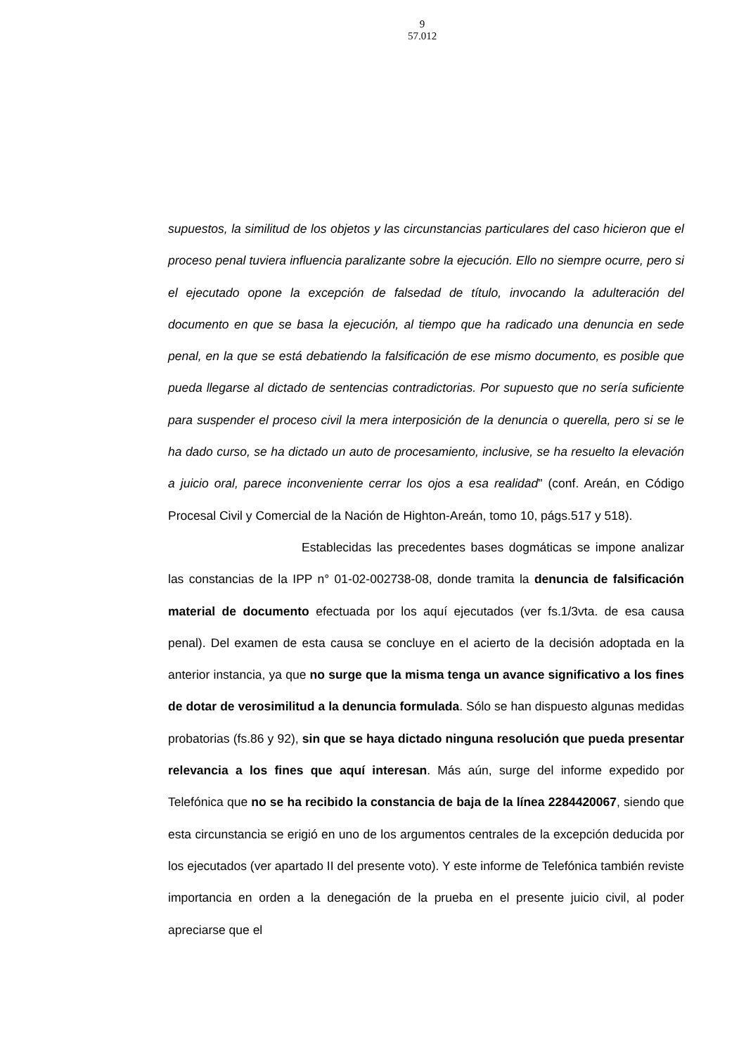9
57.012
supuestos, la similitud de los objetos y las circunstancias particulares del caso hicieron que el proceso penal tuviera influencia paralizante sobre la ejecución. Ello no siempre ocurre, pero si el ejecutado opone la excepción de falsedad de título, invocando la adulteración del documento en que se basa la ejecución, al tiempo que ha radicado una denuncia en sede penal, en la que se está debatiendo la falsificación de ese mismo documento, es posible que pueda llegarse al dictado de sentencias contradictorias. Por supuesto que no sería suficiente para suspender el proceso civil la mera interposición de la denuncia o querella, pero si se le ha dado curso, se ha dictado un auto de procesamiento, inclusive, se ha resuelto la elevación a juicio oral, parece inconveniente cerrar los ojos a esa realidad" (conf. Areán, en Código Procesal Civil y Comercial de la Nación de Highton-Areán, tomo 10, págs.517 y 518).
Establecidas las precedentes bases dogmáticas se impone analizar las constancias de la IPP n° 01-02-002738-08, donde tramita la denuncia de falsificación material de documento efectuada por los aquí ejecutados (ver fs.1/3vta. de esa causa penal). Del examen de esta causa se concluye en el acierto de la decisión adoptada en la anterior instancia, ya que no surge que la misma tenga un avance significativo a los fines de dotar de verosimilitud a la denuncia formulada. Sólo se han dispuesto algunas medidas probatorias (fs.86 y 92), sin que se haya dictado ninguna resolución que pueda presentar relevancia a los fines que aquí interesan. Más aún, surge del informe expedido por Telefónica que no se ha recibido la constancia de baja de la línea 2284420067, siendo que esta circunstancia se erigió en uno de los argumentos centrales de la excepción deducida por los ejecutados (ver apartado II del presente voto). Y este informe de Telefónica también reviste importancia en orden a la denegación de la prueba en el presente juicio civil, al poder apreciarse que el